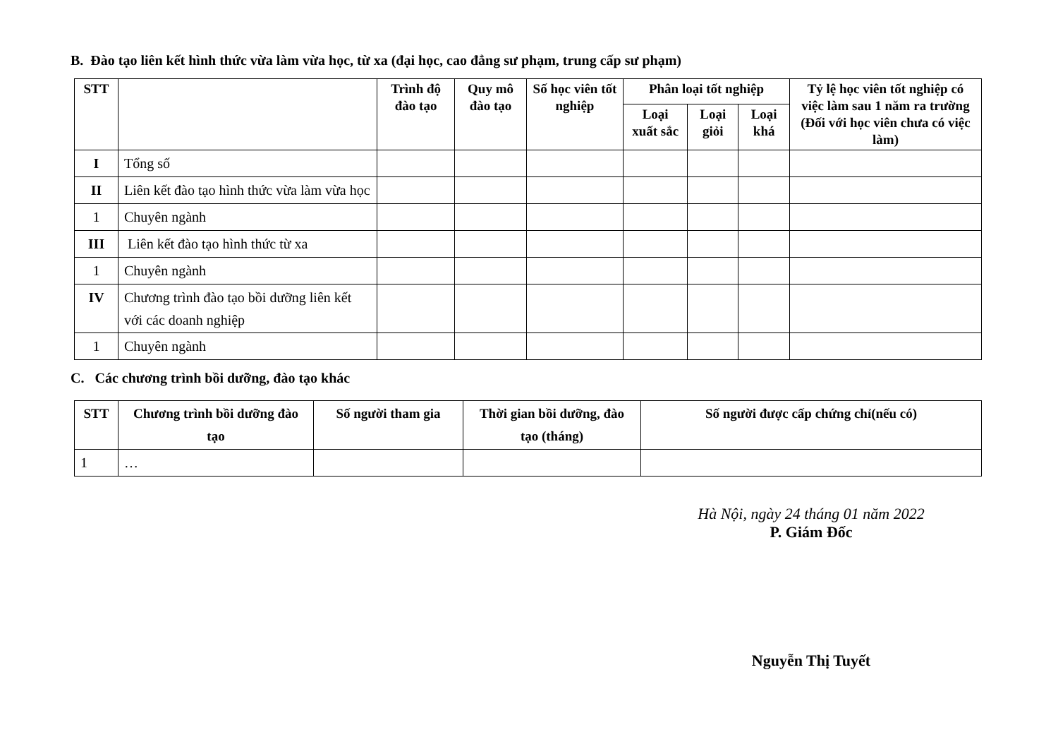B. Đào tạo liên kết hình thức vừa làm vừa học, từ xa (đại học, cao đẳng sư phạm, trung cấp sư phạm)
| STT | | Trình độ đào tạo | Quy mô đào tạo | Số học viên tốt nghiệp | Phân loại tốt nghiệp | | | Tỷ lệ học viên tốt nghiệp có việc làm sau 1 năm ra trường (Đối với học viên chưa có việc làm) |
| --- | --- | --- | --- | --- | --- | --- | --- | --- |
| | | | | | Loại xuất sắc | Loại giỏi | Loại khá | |
| I | Tổng số | | | | | | | |
| II | Liên kết đào tạo hình thức vừa làm vừa học | | | | | | | |
| 1 | Chuyên ngành | | | | | | | |
| III | Liên kết đào tạo hình thức từ xa | | | | | | | |
| 1 | Chuyên ngành | | | | | | | |
| IV | Chương trình đào tạo bồi dưỡng liên kết với các doanh nghiệp | | | | | | | |
| 1 | Chuyên ngành | | | | | | | |
C. Các chương trình bồi dưỡng, đào tạo khác
| STT | Chương trình bồi dưỡng đào tạo | Số người tham gia | Thời gian bồi dưỡng, đào tạo (tháng) | Số người được cấp chứng chỉ(nếu có) |
| --- | --- | --- | --- | --- |
| 1 | … | | | |
Hà Nội, ngày 24 tháng 01 năm 2022
P. Giám Đốc
Nguyễn Thị Tuyết